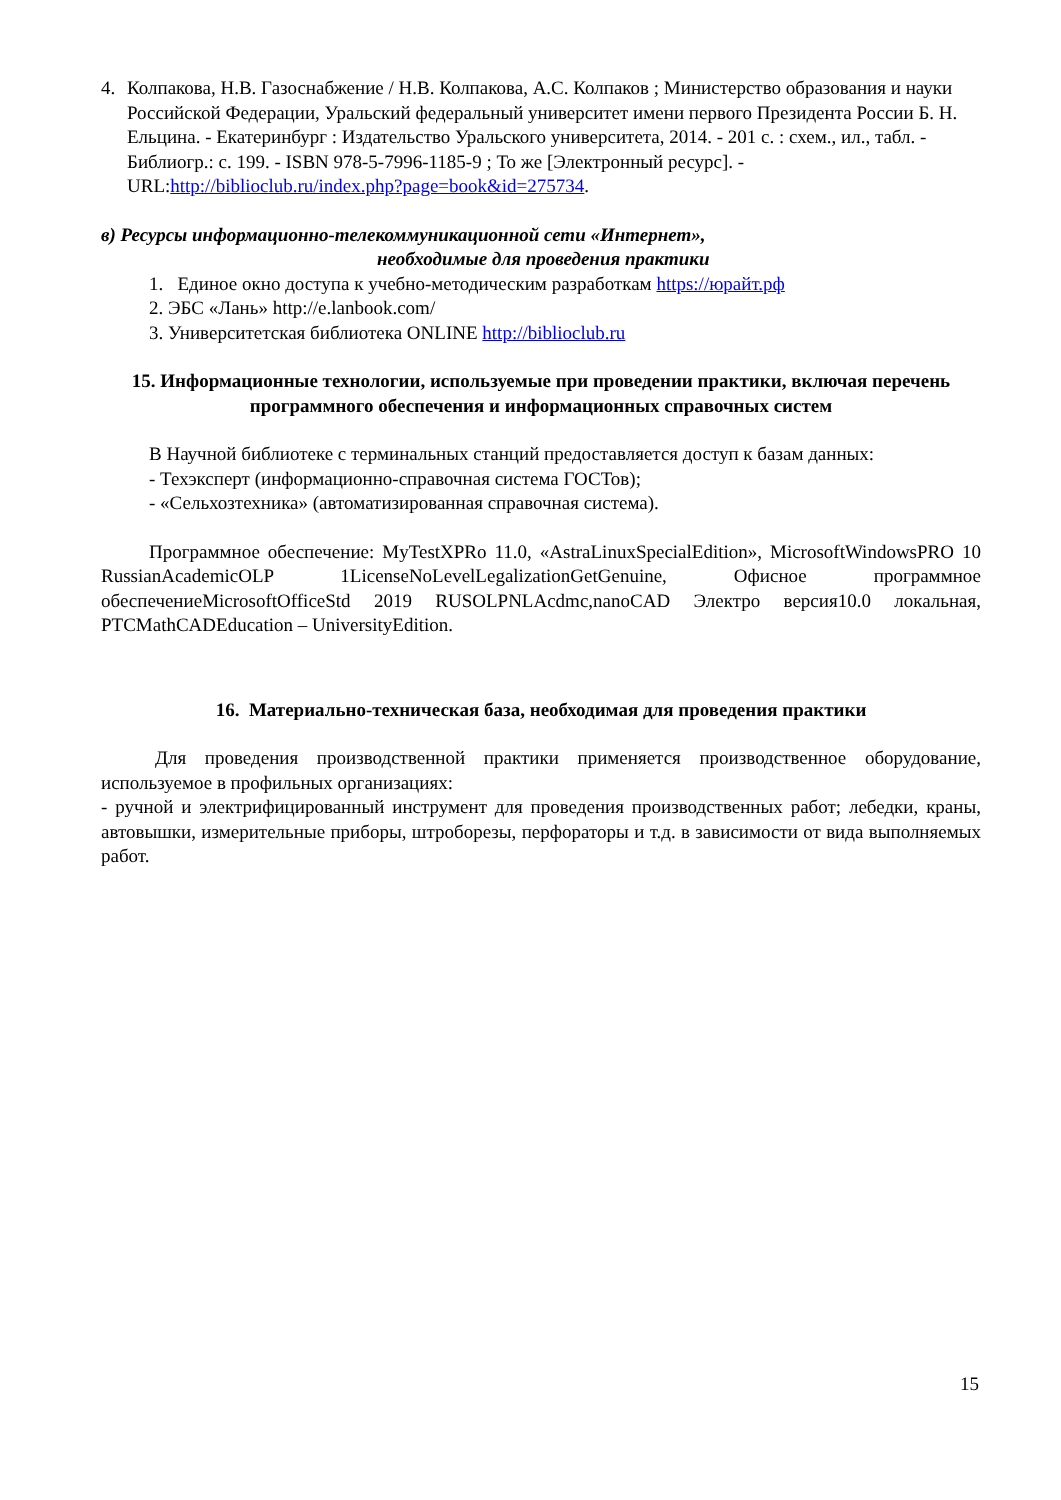4. Колпакова, Н.В. Газоснабжение / Н.В. Колпакова, А.С. Колпаков ; Министерство образования и науки Российской Федерации, Уральский федеральный университет имени первого Президента России Б. Н. Ельцина. - Екатеринбург : Издательство Уральского университета, 2014. - 201 с. : схем., ил., табл. - Библиогр.: с. 199. - ISBN 978-5-7996-1185-9 ; То же [Электронный ресурс]. - URL:http://biblioclub.ru/index.php?page=book&id=275734.
в) Ресурсы информационно-телекоммуникационной сети «Интернет»,
необходимые для проведения практики
1. Единое окно доступа к учебно-методическим разработкам https://юрайт.рф
2. ЭБС «Лань» http://e.lanbook.com/
3. Университетская библиотека ONLINE http://biblioclub.ru
15. Информационные технологии, используемые при проведении практики, включая перечень программного обеспечения и информационных справочных систем
В Научной библиотеке с терминальных станций предоставляется доступ к базам данных:
- Техэксперт (информационно-справочная система ГОСТов);
- «Сельхозтехника» (автоматизированная справочная система).
Программное обеспечение: MyTestXPRo 11.0, «AstraLinuxSpecialEdition», MicrosoftWindowsPRO 10 RussianAcademicOLP 1LicenseNoLevelLegalizationGetGenuine, Офисное программное обеспечениеMicrosoftOfficeStd 2019 RUSOLPNLAcdmc,nanoCAD Электро версия10.0 локальная, PTCMathCADEducation – UniversityEdition.
16. Материально-техническая база, необходимая для проведения практики
Для проведения производственной практики применяется производственное оборудование, используемое в профильных организациях:
- ручной и электрифицированный инструмент для проведения производственных работ; лебедки, краны, автовышки, измерительные приборы, штроборезы, перфораторы и т.д. в зависимости от вида выполняемых работ.
15